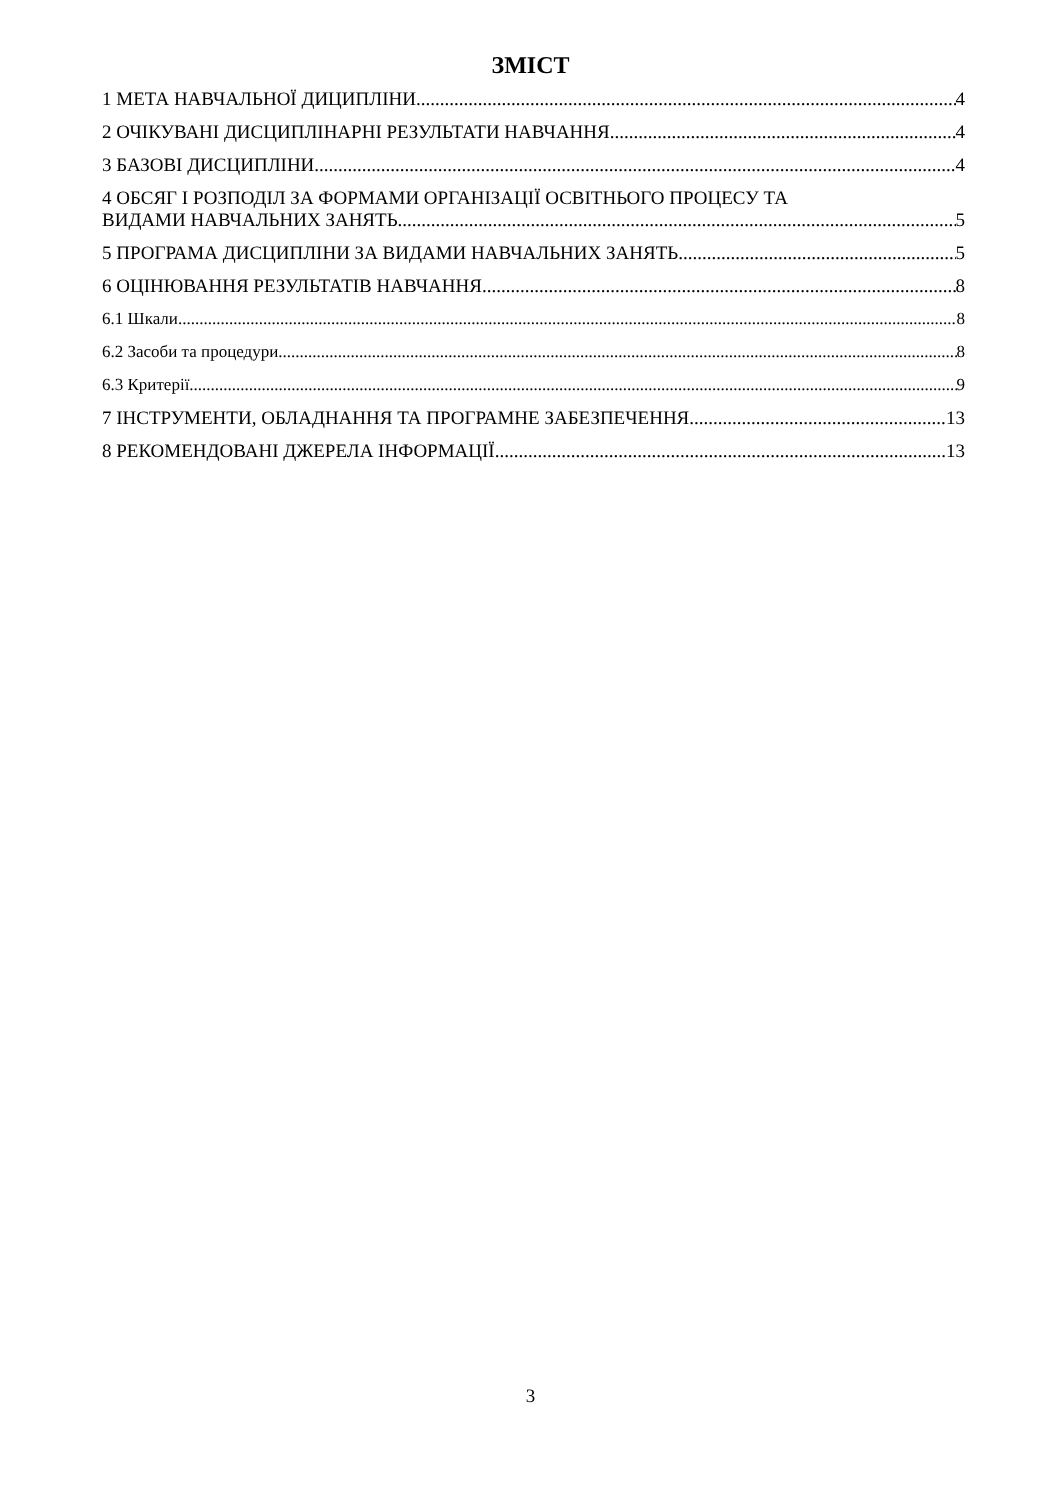ЗМІСТ
1 МЕТА НАВЧАЛЬНОЇ ДИЦИПЛІНИ 4
2 ОЧІКУВАНІ ДИСЦИПЛІНАРНІ РЕЗУЛЬТАТИ НАВЧАННЯ 4
3 БАЗОВІ ДИСЦИПЛІНИ 4
4 ОБСЯГ І РОЗПОДІЛ ЗА ФОРМАМИ ОРГАНІЗАЦІЇ ОСВІТНЬОГО ПРОЦЕСУ ТА
ВИДАМИ НАВЧАЛЬНИХ ЗАНЯТЬ 5
5 ПРОГРАМА ДИСЦИПЛІНИ ЗА ВИДАМИ НАВЧАЛЬНИХ ЗАНЯТЬ 5
6 ОЦІНЮВАННЯ РЕЗУЛЬТАТІВ НАВЧАННЯ 8
6.1 Шкали 8
6.2 Засоби та процедури 8
6.3 Критерії 9
7 ІНСТРУМЕНТИ, ОБЛАДНАННЯ ТА ПРОГРАМНЕ ЗАБЕЗПЕЧЕННЯ 13
8 РЕКОМЕНДОВАНІ ДЖЕРЕЛА ІНФОРМАЦІЇ 13
3